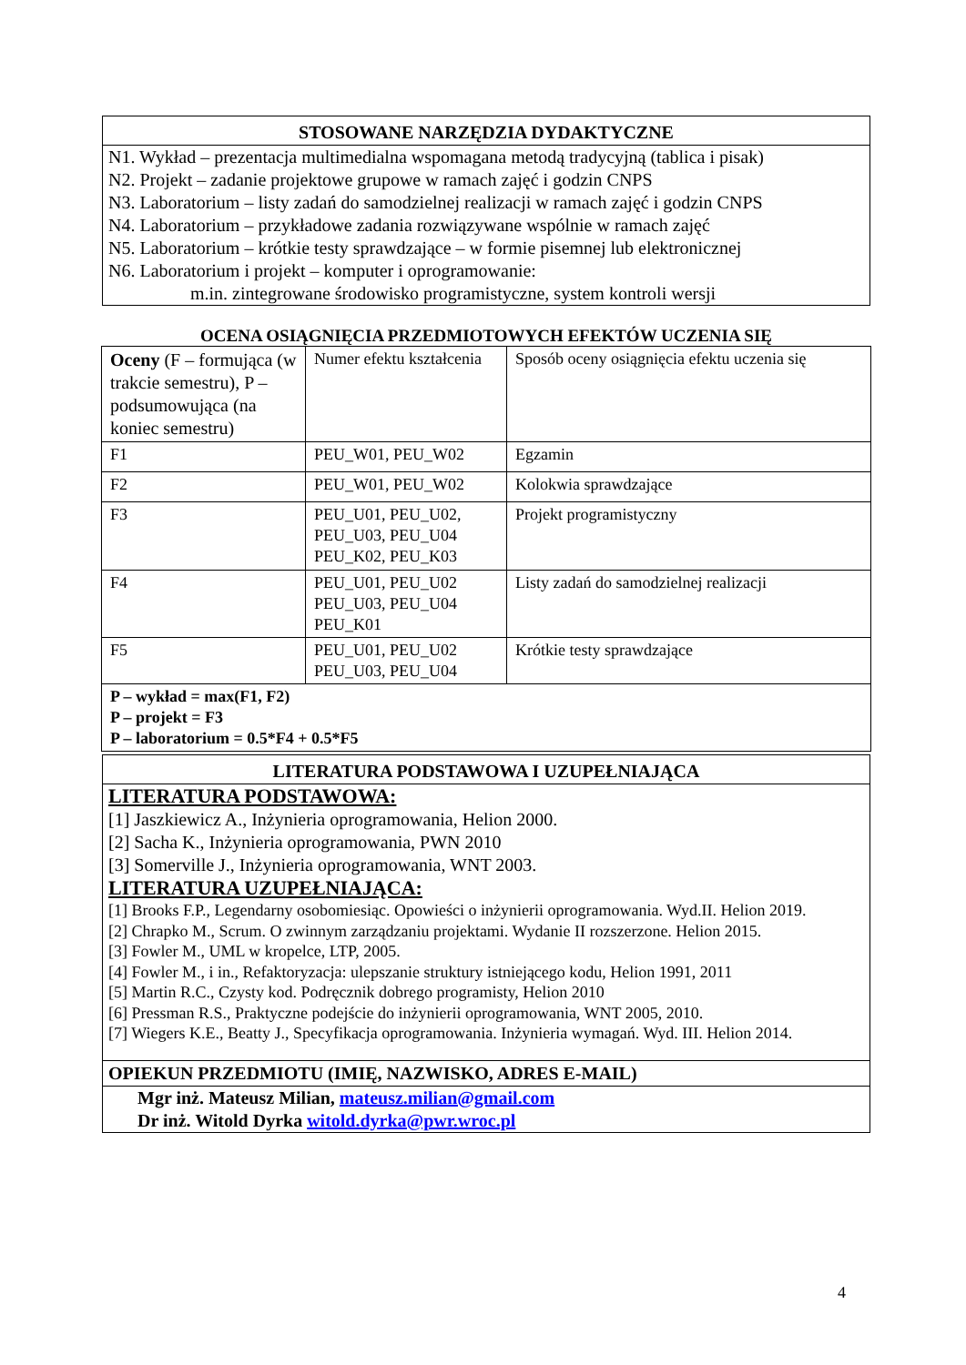STOSOWANE NARZĘDZIA DYDAKTYCZNE
N1. Wykład – prezentacja multimedialna wspomagana metodą tradycyjną (tablica i pisak)
N2. Projekt – zadanie projektowe grupowe w ramach zajęć i godzin CNPS
N3. Laboratorium – listy zadań do samodzielnej realizacji w ramach zajęć i godzin CNPS
N4. Laboratorium – przykładowe zadania rozwiązywane wspólnie w ramach zajęć
N5. Laboratorium – krótkie testy sprawdzające – w formie pisemnej lub elektronicznej
N6. Laboratorium i projekt – komputer i oprogramowanie:
m.in. zintegrowane środowisko programistyczne, system kontroli wersji
OCENA OSIĄGNIĘCIA PRZEDMIOTOWYCH EFEKTÓW UCZENIA SIĘ
| Oceny (F – formująca (w trakcie semestru), P – podsumowująca (na koniec semestru) | Numer efektu kształcenia | Sposób oceny osiągnięcia efektu uczenia się |
| F1 | PEU_W01, PEU_W02 | Egzamin |
| F2 | PEU_W01, PEU_W02 | Kolokwia sprawdzające |
| F3 | PEU_U01, PEU_U02, PEU_U03, PEU_U04 PEU_K02, PEU_K03 | Projekt programistyczny |
| F4 | PEU_U01, PEU_U02 PEU_U03, PEU_U04 PEU_K01 | Listy zadań do samodzielnej realizacji |
| F5 | PEU_U01, PEU_U02 PEU_U03, PEU_U04 | Krótkie testy sprawdzające |
| P – wykład = max(F1, F2) P – projekt = F3 P – laboratorium = 0.5*F4 + 0.5*F5 | | |
LITERATURA PODSTAWOWA I UZUPEŁNIAJĄCA
LITERATURA PODSTAWOWA:
[1] Jaszkiewicz A., Inżynieria oprogramowania, Helion 2000.
[2] Sacha K., Inżynieria oprogramowania, PWN 2010
[3] Somerville J., Inżynieria oprogramowania, WNT 2003.
LITERATURA UZUPEŁNIAJĄCA:
[1] Brooks F.P., Legendarny osobomiesiąc. Opowieści o inżynierii oprogramowania. Wyd.II. Helion 2019.
[2] Chrapko M., Scrum. O zwinnym zarządzaniu projektami. Wydanie II rozszerzone. Helion 2015.
[3] Fowler M., UML w kropelce, LTP, 2005.
[4] Fowler M., i in., Refaktoryzacja: ulepszanie struktury istniejącego kodu, Helion 1991, 2011
[5] Martin R.C., Czysty kod. Podręcznik dobrego programisty, Helion 2010
[6] Pressman R.S., Praktyczne podejście do inżynierii oprogramowania, WNT 2005, 2010.
[7] Wiegers K.E., Beatty J., Specyfikacja oprogramowania. Inżynieria wymagań. Wyd. III. Helion 2014.
OPIEKUN PRZEDMIOTU (IMIĘ, NAZWISKO, ADRES E-MAIL)
Mgr inż. Mateusz Milian, mateusz.milian@gmail.com
Dr inż. Witold Dyrka witold.dyrka@pwr.wroc.pl
4